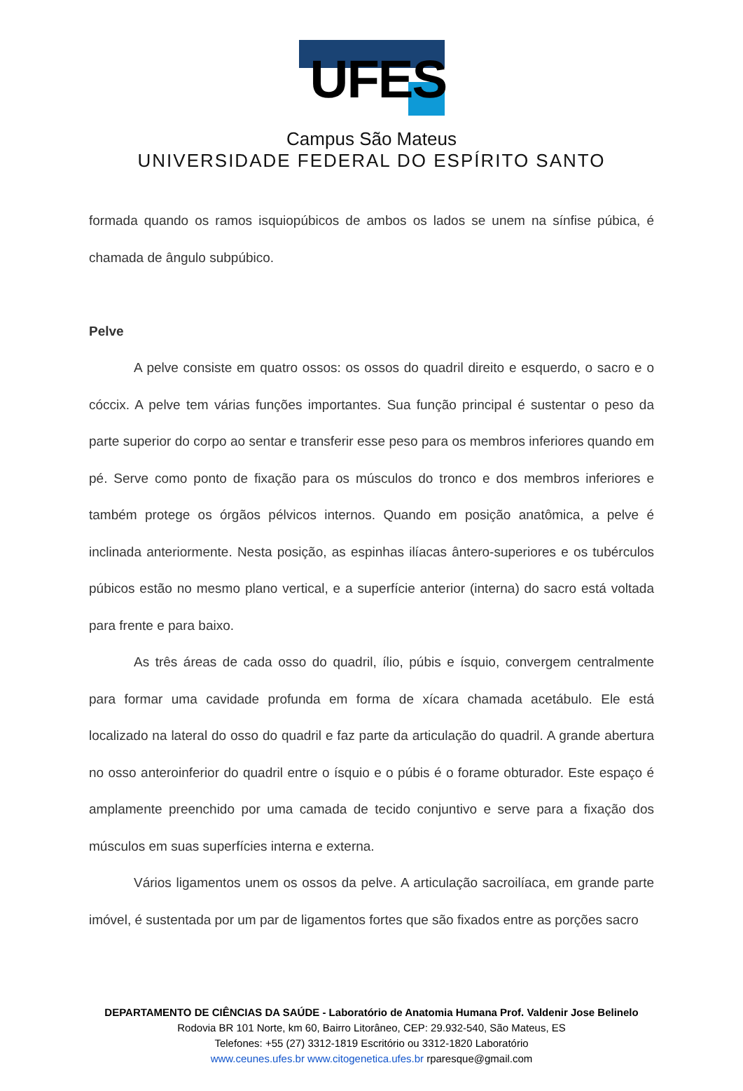UFES
Campus São Mateus
UNIVERSIDADE FEDERAL DO ESPÍRITO SANTO
formada quando os ramos isquiopúbicos de ambos os lados se unem na sínfise púbica, é chamada de ângulo subpúbico.
Pelve
A pelve consiste em quatro ossos: os ossos do quadril direito e esquerdo, o sacro e o cóccix. A pelve tem várias funções importantes. Sua função principal é sustentar o peso da parte superior do corpo ao sentar e transferir esse peso para os membros inferiores quando em pé. Serve como ponto de fixação para os músculos do tronco e dos membros inferiores e também protege os órgãos pélvicos internos. Quando em posição anatômica, a pelve é inclinada anteriormente. Nesta posição, as espinhas ilíacas ântero-superiores e os tubérculos púbicos estão no mesmo plano vertical, e a superfície anterior (interna) do sacro está voltada para frente e para baixo.
As três áreas de cada osso do quadril, ílio, púbis e ísquio, convergem centralmente para formar uma cavidade profunda em forma de xícara chamada acetábulo. Ele está localizado na lateral do osso do quadril e faz parte da articulação do quadril. A grande abertura no osso anteroinferior do quadril entre o ísquio e o púbis é o forame obturador. Este espaço é amplamente preenchido por uma camada de tecido conjuntivo e serve para a fixação dos músculos em suas superfícies interna e externa.
Vários ligamentos unem os ossos da pelve. A articulação sacroilíaca, em grande parte imóvel, é sustentada por um par de ligamentos fortes que são fixados entre as porções sacro
DEPARTAMENTO DE CIÊNCIAS DA SAÚDE - Laboratório de Anatomia Humana Prof. Valdenir Jose Belinelo
Rodovia BR 101 Norte, km 60, Bairro Litorâneo, CEP: 29.932-540, São Mateus, ES
Telefones: +55 (27) 3312-1819 Escritório ou 3312-1820 Laboratório
www.ceunes.ufes.br www.citogenetica.ufes.br rparesque@gmail.com